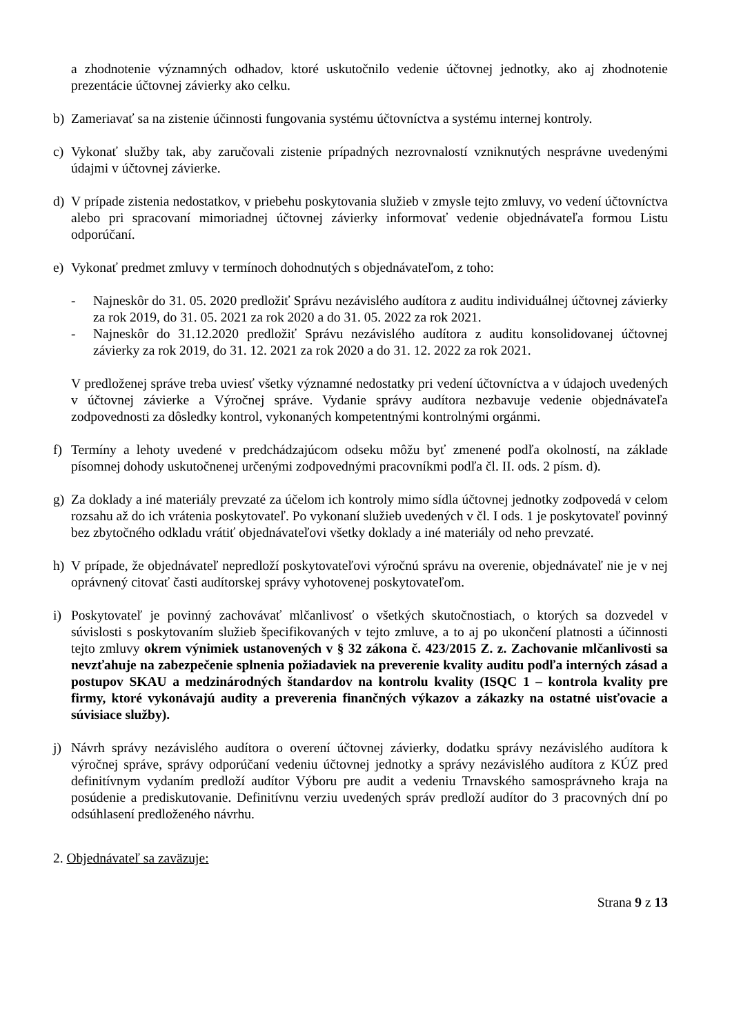a zhodnotenie významných odhadov, ktoré uskutočnilo vedenie účtovnej jednotky, ako aj zhodnotenie prezentácie účtovnej závierky ako celku.
b) Zameriavať sa na zistenie účinnosti fungovania systému účtovníctva a systému internej kontroly.
c) Vykonať služby tak, aby zaručovali zistenie prípadných nezrovnalostí vzniknutých nesprávne uvedenými údajmi v účtovnej závierke.
d) V prípade zistenia nedostatkov, v priebehu poskytovania služieb v zmysle tejto zmluvy, vo vedení účtovníctva alebo pri spracovaní mimoriadnej účtovnej závierky informovať vedenie objednávateľa formou Listu odporúčaní.
e) Vykonať predmet zmluvy v termínoch dohodnutých s objednávateľom, z toho:
- Najneskôr do 31. 05. 2020 predložiť Správu nezávislého audítora z auditu individuálnej účtovnej závierky za rok 2019, do 31. 05. 2021 za rok 2020 a do 31. 05. 2022 za rok 2021.
- Najneskôr do 31.12.2020 predložiť Správu nezávislého audítora z auditu konsolidovanej účtovnej závierky za rok 2019, do 31. 12. 2021 za rok 2020 a do 31. 12. 2022 za rok 2021.
V predloženej správe treba uviesť všetky významné nedostatky pri vedení účtovníctva a v údajoch uvedených v účtovnej závierke a Výročnej správe. Vydanie správy audítora nezbavuje vedenie objednávateľa zodpovednosti za dôsledky kontrol, vykonaných kompetentnými kontrolnými orgánmi.
f) Termíny a lehoty uvedené v predchádzajúcom odseku môžu byť zmenené podľa okolností, na základe písomnej dohody uskutočnenej určenými zodpovednými pracovníkmi podľa čl. II. ods. 2 písm. d).
g) Za doklady a iné materiály prevzaté za účelom ich kontroly mimo sídla účtovnej jednotky zodpovedá v celom rozsahu až do ich vrátenia poskytovateľ. Po vykonaní služieb uvedených v čl. I ods. 1 je poskytovateľ povinný bez zbytočného odkladu vrátiť objednávateľovi všetky doklady a iné materiály od neho prevzaté.
h) V prípade, že objednávateľ nepredloží poskytovateľovi výročnú správu na overenie, objednávateľ nie je v nej oprávnený citovať časti audítorskej správy vyhotovenej poskytovateľom.
i) Poskytovateľ je povinný zachovávať mlčanlivosť o všetkých skutočnostiach, o ktorých sa dozvedel v súvislosti s poskytovaním služieb špecifikovaných v tejto zmluve, a to aj po ukončení platnosti a účinnosti tejto zmluvy okrem výnimiek ustanovených v § 32 zákona č. 423/2015 Z. z. Zachovanie mlčanlivosti sa nevzťahuje na zabezpečenie splnenia požiadaviek na preverenie kvality auditu podľa interných zásad a postupov SKAU a medzinárodných štandardov na kontrolu kvality (ISQC 1 – kontrola kvality pre firmy, ktoré vykonávajú audity a preverenia finančných výkazov a zákazky na ostatné uisťovacie a súvisiace služby).
j) Návrh správy nezávislého audítora o overení účtovnej závierky, dodatku správy nezávislého audítora k výročnej správe, správy odporúčaní vedeniu účtovnej jednotky a správy nezávislého audítora z KÚZ pred definitívnym vydaním predloží audítor Výboru pre audit a vedeniu Trnavského samosprávneho kraja na posúdenie a prediskutovanie. Definitívnu verziu uvedených správ predloží audítor do 3 pracovných dní po odsúhlasení predloženého návrhu.
2. Objednávateľ sa zaväzuje:
Strana 9 z 13